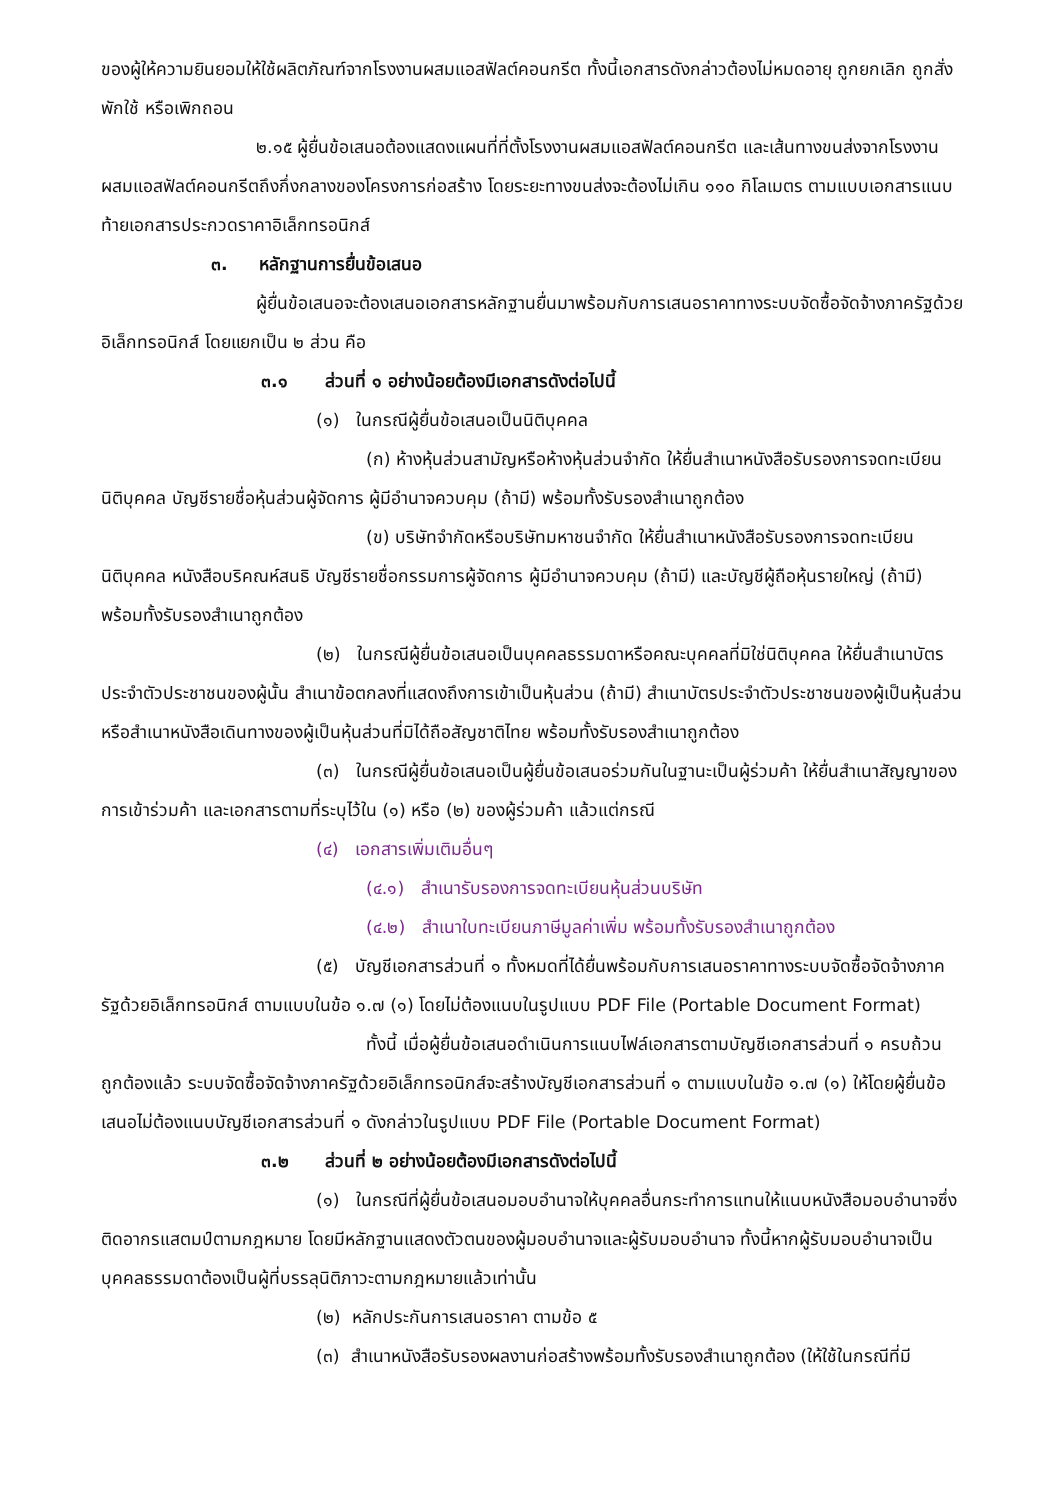ของผู้ให้ความยินยอมให้ใช้ผลิตภัณฑ์จากโรงงานผสมแอสฟัลต์คอนกรีต ทั้งนี้เอกสารดังกล่าวต้องไม่หมดอายุ ถูกยกเลิก ถูกสั่งพักใช้ หรือเพิกถอน
๒.๑๕ ผู้ยื่นข้อเสนอต้องแสดงแผนที่ที่ตั้งโรงงานผสมแอสฟัลต์คอนกรีต และเส้นทางขนส่งจากโรงงานผสมแอสฟัลต์คอนกรีตถึงกึ่งกลางของโครงการก่อสร้าง โดยระยะทางขนส่งจะต้องไม่เกิน ๑๑๐ กิโลเมตร ตามแบบเอกสารแนบท้ายเอกสารประกวดราคาอิเล็กทรอนิกส์
๓. หลักฐานการยื่นข้อเสนอ
ผู้ยื่นข้อเสนอจะต้องเสนอเอกสารหลักฐานยื่นมาพร้อมกับการเสนอราคาทางระบบจัดซื้อจัดจ้างภาครัฐด้วยอิเล็กทรอนิกส์ โดยแยกเป็น ๒ ส่วน คือ
๓.๑ ส่วนที่ ๑ อย่างน้อยต้องมีเอกสารดังต่อไปนี้
(๑) ในกรณีผู้ยื่นข้อเสนอเป็นนิติบุคคล
(ก) ห้างหุ้นส่วนสามัญหรือห้างหุ้นส่วนจำกัด ให้ยื่นสำเนาหนังสือรับรองการจดทะเบียนนิติบุคคล บัญชีรายชื่อหุ้นส่วนผู้จัดการ ผู้มีอำนาจควบคุม (ถ้ามี) พร้อมทั้งรับรองสำเนาถูกต้อง
(ข) บริษัทจำกัดหรือบริษัทมหาชนจำกัด ให้ยื่นสำเนาหนังสือรับรองการจดทะเบียนนิติบุคคล หนังสือบริคณห์สนธิ บัญชีรายชื่อกรรมการผู้จัดการ ผู้มีอำนาจควบคุม (ถ้ามี) และบัญชีผู้ถือหุ้นรายใหญ่ (ถ้ามี) พร้อมทั้งรับรองสำเนาถูกต้อง
(๒) ในกรณีผู้ยื่นข้อเสนอเป็นบุคคลธรรมดาหรือคณะบุคคลที่มิใช่นิติบุคคล ให้ยื่นสำเนาบัตรประจำตัวประชาชนของผู้นั้น สำเนาข้อตกลงที่แสดงถึงการเข้าเป็นหุ้นส่วน (ถ้ามี) สำเนาบัตรประจำตัวประชาชนของผู้เป็นหุ้นส่วน หรือสำเนาหนังสือเดินทางของผู้เป็นหุ้นส่วนที่มิได้ถือสัญชาติไทย พร้อมทั้งรับรองสำเนาถูกต้อง
(๓) ในกรณีผู้ยื่นข้อเสนอเป็นผู้ยื่นข้อเสนอร่วมกันในฐานะเป็นผู้ร่วมค้า ให้ยื่นสำเนาสัญญาของการเข้าร่วมค้า และเอกสารตามที่ระบุไว้ใน (๑) หรือ (๒) ของผู้ร่วมค้า แล้วแต่กรณี
(๔) เอกสารเพิ่มเติมอื่นๆ
(๔.๑) สำเนารับรองการจดทะเบียนหุ้นส่วนบริษัท
(๔.๒) สำเนาใบทะเบียนภาษีมูลค่าเพิ่ม พร้อมทั้งรับรองสำเนาถูกต้อง
(๕) บัญชีเอกสารส่วนที่ ๑ ทั้งหมดที่ได้ยื่นพร้อมกับการเสนอราคาทางระบบจัดซื้อจัดจ้างภาครัฐด้วยอิเล็กทรอนิกส์ ตามแบบในข้อ ๑.๗ (๑) โดยไม่ต้องแนบในรูปแบบ PDF File (Portable Document Format)
ทั้งนี้ เมื่อผู้ยื่นข้อเสนอดำเนินการแนบไฟล์เอกสารตามบัญชีเอกสารส่วนที่ ๑ ครบถ้วน ถูกต้องแล้ว ระบบจัดซื้อจัดจ้างภาครัฐด้วยอิเล็กทรอนิกส์จะสร้างบัญชีเอกสารส่วนที่ ๑ ตามแบบในข้อ ๑.๗ (๑) ให้โดยผู้ยื่นข้อเสนอไม่ต้องแนบบัญชีเอกสารส่วนที่ ๑ ดังกล่าวในรูปแบบ PDF File (Portable Document Format)
๓.๒ ส่วนที่ ๒ อย่างน้อยต้องมีเอกสารดังต่อไปนี้
(๑) ในกรณีที่ผู้ยื่นข้อเสนอมอบอำนาจให้บุคคลอื่นกระทำการแทนให้แนบหนังสือมอบอำนาจซึ่งติดอากรแสตมป์ตามกฎหมาย โดยมีหลักฐานแสดงตัวตนของผู้มอบอำนาจและผู้รับมอบอำนาจ ทั้งนี้หากผู้รับมอบอำนาจเป็นบุคคลธรรมดาต้องเป็นผู้ที่บรรลุนิติภาวะตามกฎหมายแล้วเท่านั้น
(๒) หลักประกันการเสนอราคา ตามข้อ ๕
(๓) สำเนาหนังสือรับรองผลงานก่อสร้างพร้อมทั้งรับรองสำเนาถูกต้อง (ให้ใช้ในกรณีที่มี